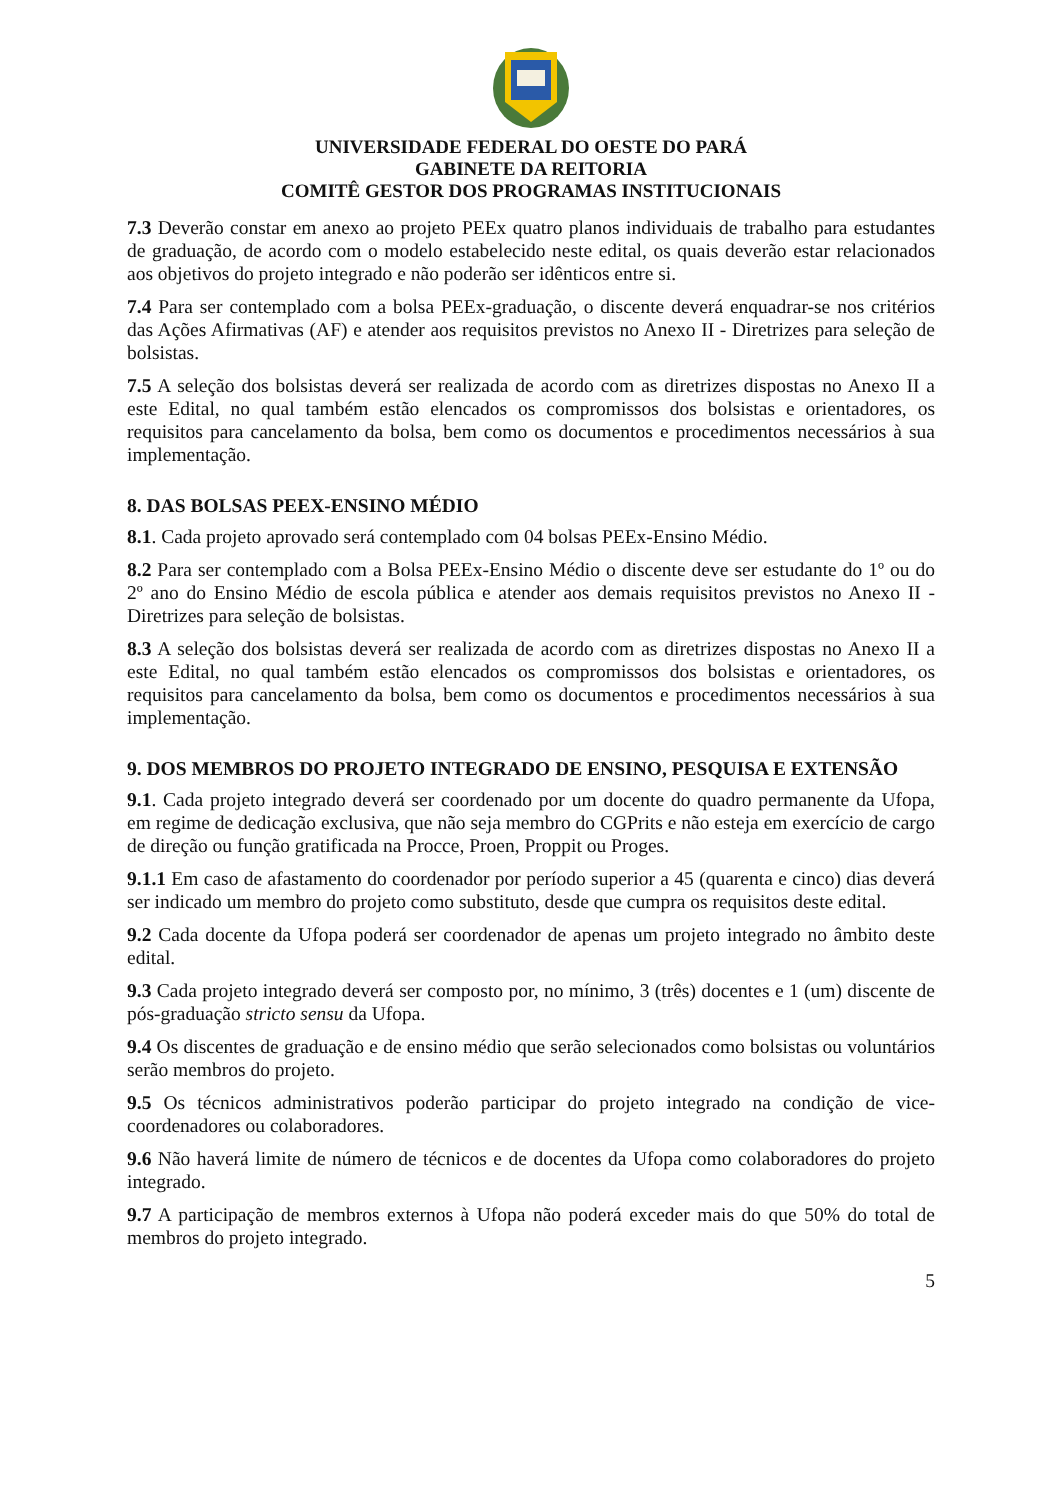UNIVERSIDADE FEDERAL DO OESTE DO PARÁ
GABINETE DA REITORIA
COMITÊ GESTOR DOS PROGRAMAS INSTITUCIONAIS
7.3 Deverão constar em anexo ao projeto PEEx quatro planos individuais de trabalho para estudantes de graduação, de acordo com o modelo estabelecido neste edital, os quais deverão estar relacionados aos objetivos do projeto integrado e não poderão ser idênticos entre si.
7.4 Para ser contemplado com a bolsa PEEx-graduação, o discente deverá enquadrar-se nos critérios das Ações Afirmativas (AF) e atender aos requisitos previstos no Anexo II - Diretrizes para seleção de bolsistas.
7.5 A seleção dos bolsistas deverá ser realizada de acordo com as diretrizes dispostas no Anexo II a este Edital, no qual também estão elencados os compromissos dos bolsistas e orientadores, os requisitos para cancelamento da bolsa, bem como os documentos e procedimentos necessários à sua implementação.
8. DAS BOLSAS PEEX-ENSINO MÉDIO
8.1. Cada projeto aprovado será contemplado com 04 bolsas PEEx-Ensino Médio.
8.2 Para ser contemplado com a Bolsa PEEx-Ensino Médio o discente deve ser estudante do 1º ou do 2º ano do Ensino Médio de escola pública e atender aos demais requisitos previstos no Anexo II - Diretrizes para seleção de bolsistas.
8.3 A seleção dos bolsistas deverá ser realizada de acordo com as diretrizes dispostas no Anexo II a este Edital, no qual também estão elencados os compromissos dos bolsistas e orientadores, os requisitos para cancelamento da bolsa, bem como os documentos e procedimentos necessários à sua implementação.
9. DOS MEMBROS DO PROJETO INTEGRADO DE ENSINO, PESQUISA E EXTENSÃO
9.1. Cada projeto integrado deverá ser coordenado por um docente do quadro permanente da Ufopa, em regime de dedicação exclusiva, que não seja membro do CGPrits e não esteja em exercício de cargo de direção ou função gratificada na Procce, Proen, Proppit ou Proges.
9.1.1 Em caso de afastamento do coordenador por período superior a 45 (quarenta e cinco) dias deverá ser indicado um membro do projeto como substituto, desde que cumpra os requisitos deste edital.
9.2 Cada docente da Ufopa poderá ser coordenador de apenas um projeto integrado no âmbito deste edital.
9.3 Cada projeto integrado deverá ser composto por, no mínimo, 3 (três) docentes e 1 (um) discente de pós-graduação stricto sensu da Ufopa.
9.4 Os discentes de graduação e de ensino médio que serão selecionados como bolsistas ou voluntários serão membros do projeto.
9.5 Os técnicos administrativos poderão participar do projeto integrado na condição de vice-coordenadores ou colaboradores.
9.6 Não haverá limite de número de técnicos e de docentes da Ufopa como colaboradores do projeto integrado.
9.7 A participação de membros externos à Ufopa não poderá exceder mais do que 50% do total de membros do projeto integrado.
5